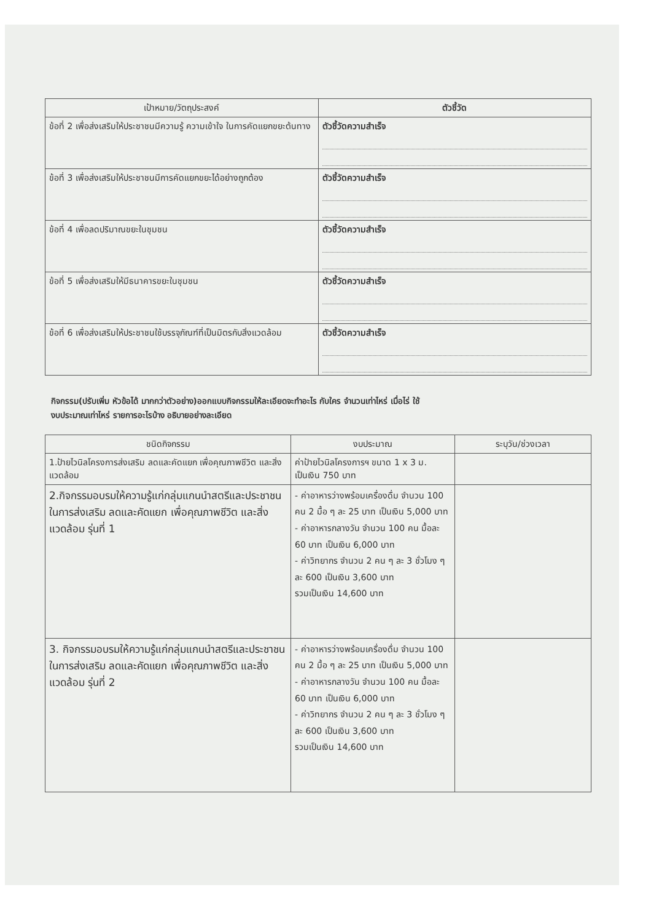| เป้าหมาย/วัตถุประสงค์ | ตัวชี้วัด |
| --- | --- |
| ข้อที่ 2 เพื่อส่งเสริมให้ประชาชนมีความรู้ ความเข้าใจ ในการคัดแยกขยะต้นทาง | ตัวชี้วัดความสำเร็จ |
| ข้อที่ 3 เพื่อส่งเสริมให้ประชาชนมีการคัดแยกขยะได้อย่างถูกต้อง | ตัวชี้วัดความสำเร็จ |
| ข้อที่ 4 เพื่อลดปริมาณขยะในชุมชน | ตัวชี้วัดความสำเร็จ |
| ข้อที่ 5 เพื่อส่งเสริมให้มีธนาคารขยะในชุมชน | ตัวชี้วัดความสำเร็จ |
| ข้อที่ 6 เพื่อส่งเสริมให้ประชาชนใช้บรรจุภัณฑ์ที่เป็นมิตรกับสิ่งแวดล้อม | ตัวชี้วัดความสำเร็จ |
กิจกรรม(ปรับเพิ่ม หัวข้อได้ มากกว่าตัวอย่าง)ออกแบบกิจกรรมให้ละเอียดจะทำอะไร กับใคร จำนวนเท่าไหร่ เมื่อไร่ ใช้
งบประมาณเท่าไหร่ รายการอะไรบ้าง อธิบายอย่างละเอียด
| ชนิดกิจกรรม | งบประมาณ | ระบุวัน/ช่วงเวลา |
| --- | --- | --- |
| 1.ป้ายไวนิลโครงการส่งเสริม ลดและคัดแยก เพื่อคุณภาพชีวิต และสิ่งแวดล้อม | ค่าป้ายไวนิลโครงการฯ ขนาด 1 x 3 ม. เป็นเงิน 750 บาท | |
| 2.กิจกรรมอบรมให้ความรู้แก่กลุ่มแกนนำสตรีและประชาชนในการส่งเสริม ลดและคัดแยก เพื่อคุณภาพชีวิต และสิ่งแวดล้อม รุ่นที่ 1 | - ค่าอาหารว่างพร้อมเครื่องดื่ม จำนวน 100 คน 2 มื้อ ๆ ละ 25 บาท เป็นเงิน 5,000 บาท - ค่าอาหารกลางวัน จำนวน 100 คน มื้อละ 60 บาท เป็นเงิน 6,000 บาท - ค่าวิทยากร จำนวน 2 คน ๆ ละ 3 ชั่วโมง ๆ ละ 600 เป็นเงิน 3,600 บาท รวมเป็นเงิน 14,600 บาท | |
| 3. กิจกรรมอบรมให้ความรู้แก่กลุ่มแกนนำสตรีและประชาชนในการส่งเสริม ลดและคัดแยก เพื่อคุณภาพชีวิต และสิ่งแวดล้อม รุ่นที่ 2 | - ค่าอาหารว่างพร้อมเครื่องดื่ม จำนวน 100 คน 2 มื้อ ๆ ละ 25 บาท เป็นเงิน 5,000 บาท - ค่าอาหารกลางวัน จำนวน 100 คน มื้อละ 60 บาท เป็นเงิน 6,000 บาท - ค่าวิทยากร จำนวน 2 คน ๆ ละ 3 ชั่วโมง ๆ ละ 600 เป็นเงิน 3,600 บาท รวมเป็นเงิน 14,600 บาท | |